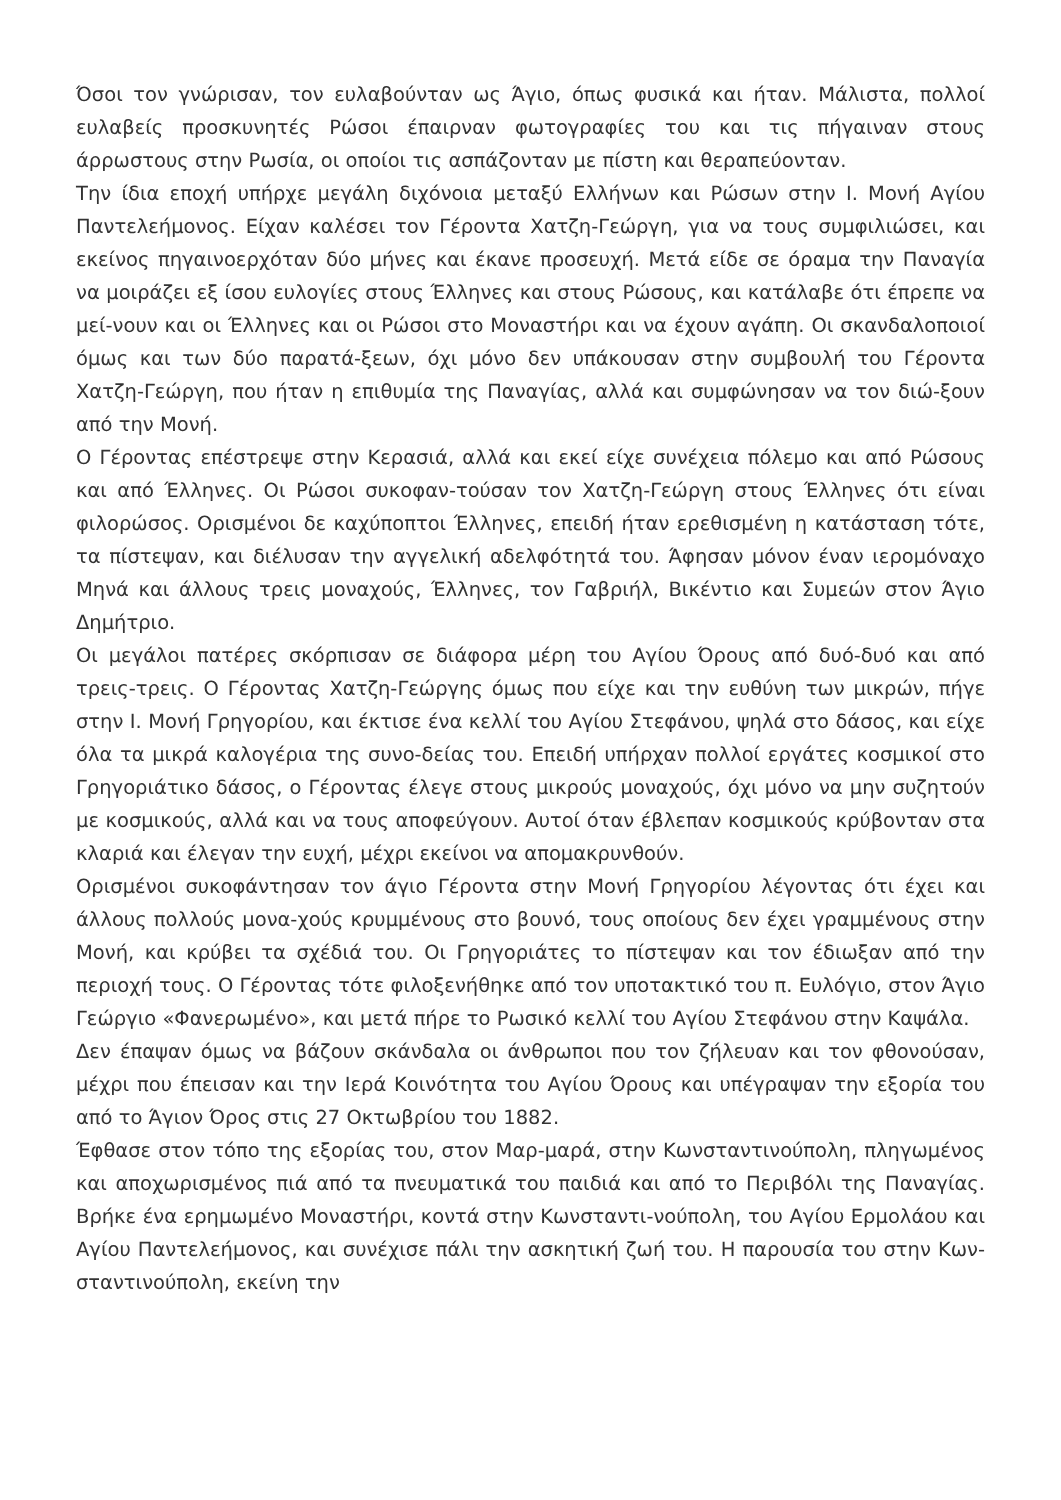Όσοι τον γνώρισαν, τον ευλαβούνταν ως Άγιο, όπως φυσικά και ήταν. Μάλιστα, πολλοί ευλαβείς προσκυνητές Ρώσοι έπαιρναν φωτογραφίες του και τις πήγαιναν στους άρρωστους στην Ρωσία, οι οποίοι τις ασπάζονταν με πίστη και θεραπεύονταν.
Την ίδια εποχή υπήρχε μεγάλη διχόνοια μεταξύ Ελλήνων και Ρώσων στην Ι. Μονή Αγίου Παντελεήμονος. Είχαν καλέσει τον Γέροντα Χατζη-Γεώργη, για να τους συμφιλιώσει, και εκείνος πηγαινοερχόταν δύο μήνες και έκανε προσευχή. Μετά είδε σε όραμα την Παναγία να μοιράζει εξ ίσου ευλογίες στους Έλληνες και στους Ρώσους, και κατάλαβε ότι έπρεπε να μεί-νουν και οι Έλληνες και οι Ρώσοι στο Μοναστήρι και να έχουν αγάπη. Οι σκανδαλοποιοί όμως και των δύο παρατά-ξεων, όχι μόνο δεν υπάκουσαν στην συμβουλή του Γέροντα Χατζη-Γεώργη, που ήταν η επιθυμία της Παναγίας, αλλά και συμφώνησαν να τον διώ-ξουν από την Μονή.
Ο Γέροντας επέστρεψε στην Κερασιά, αλλά και εκεί είχε συνέχεια πόλεμο και από Ρώσους και από Έλληνες. Οι Ρώσοι συκοφαν-τούσαν τον Χατζη-Γεώργη στους Έλληνες ότι είναι φιλορώσος. Ορισμένοι δε καχύποπτοι Έλληνες, επειδή ήταν ερεθισμένη η κατάσταση τότε, τα πίστεψαν, και διέλυσαν την αγγελική αδελφότητά του. Άφησαν μόνον έναν ιερομόναχο Μηνά και άλλους τρεις μοναχούς, Έλληνες, τον Γαβριήλ, Βικέντιο και Συμεών στον Άγιο Δημήτριο.
Οι μεγάλοι πατέρες σκόρπισαν σε διάφορα μέρη του Αγίου Όρους από δυό-δυό και από τρεις-τρεις. Ο Γέροντας Χατζη-Γεώργης όμως που είχε και την ευθύνη των μικρών, πήγε στην Ι. Μονή Γρηγορίου, και έκτισε ένα κελλί του Αγίου Στεφάνου, ψηλά στο δάσος, και είχε όλα τα μικρά καλογέρια της συνο-δείας του. Επειδή υπήρχαν πολλοί εργάτες κοσμικοί στο Γρηγοριάτικο δάσος, ο Γέροντας έλεγε στους μικρούς μοναχούς, όχι μόνο να μην συζητούν με κοσμικούς, αλλά και να τους αποφεύγουν. Αυτοί όταν έβλεπαν κοσμικούς κρύβονταν στα κλαριά και έλεγαν την ευχή, μέχρι εκείνοι να απομακρυνθούν.
Ορισμένοι συκοφάντησαν τον άγιο Γέροντα στην Μονή Γρηγορίου λέγοντας ότι έχει και άλλους πολλούς μονα-χούς κρυμμένους στο βουνό, τους οποίους δεν έχει γραμμένους στην Μονή, και κρύβει τα σχέδιά του. Οι Γρηγοριάτες το πίστεψαν και τον έδιωξαν από την περιοχή τους. Ο Γέροντας τότε φιλοξενήθηκε από τον υποτακτικό του π. Ευλόγιο, στον Άγιο Γεώργιο «Φανερωμένο», και μετά πήρε το Ρωσικό κελλί του Αγίου Στεφάνου στην Καψάλα.
Δεν έπαψαν όμως να βάζουν σκάνδαλα οι άνθρωποι που τον ζήλευαν και τον φθονούσαν, μέχρι που έπεισαν και την Ιερά Κοινότητα του Αγίου Όρους και υπέγραψαν την εξορία του από το Άγιον Όρος στις 27 Οκτωβρίου του 1882.
Έφθασε στον τόπο της εξορίας του, στον Μαρ-μαρά, στην Κωνσταντινούπολη, πληγωμένος και αποχωρισμένος πιά από τα πνευματικά του παιδιά και από το Περιβόλι της Παναγίας. Βρήκε ένα ερημωμένο Μοναστήρι, κοντά στην Κωνσταντι-νούπολη, του Αγίου Ερμολάου και Αγίου Παντελεήμονος, και συνέχισε πάλι την ασκητική ζωή του. Η παρουσία του στην Κων-σταντινούπολη, εκείνη την